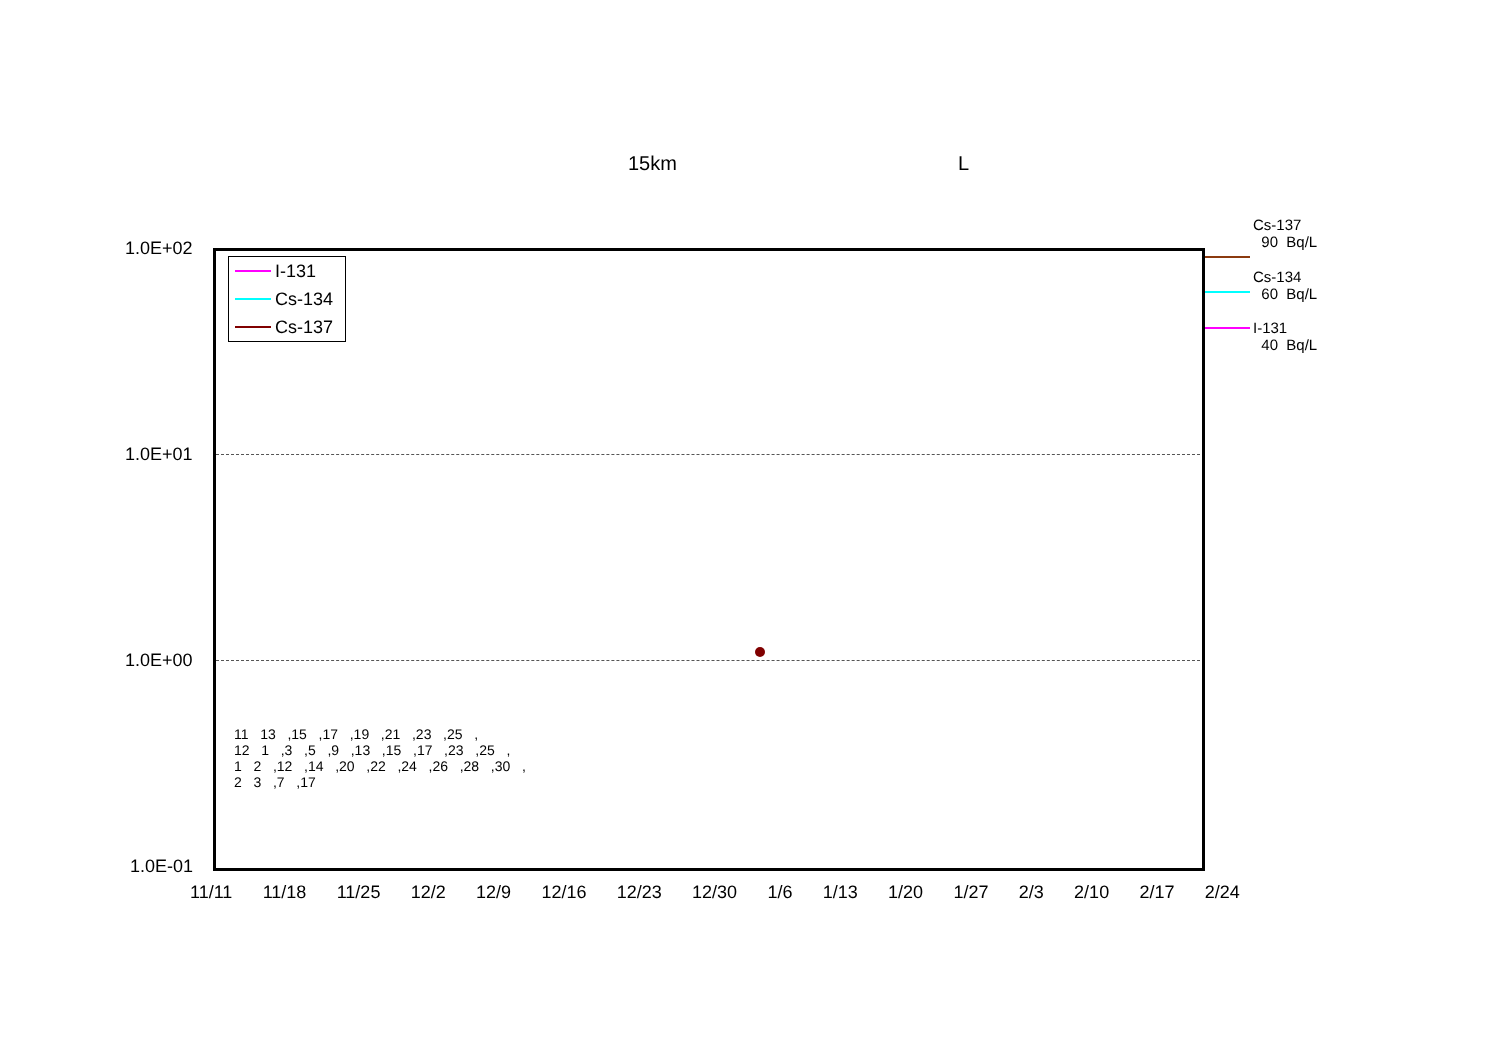15km
L
1.0E+02
1.0E+01
1.0E+00
1.0E-01
I-131
Cs-134
Cs-137
11 13 ,15 ,17 ,19 ,21 ,23 ,25 , 12 1 ,3 ,5 ,9 ,13 ,15 ,17 ,23 ,25 , 1 2 ,12 ,14 ,20 ,22 ,24 ,26 ,28 ,30 , 2 3 ,7 ,17
11/11 11/18 11/25 12/2 12/9 12/16 12/23 12/30 1/6 1/13 1/20 1/27 2/3 2/10 2/17 2/24
Cs-137 90 Bq/L
Cs-134 60 Bq/L
I-131 40 Bq/L